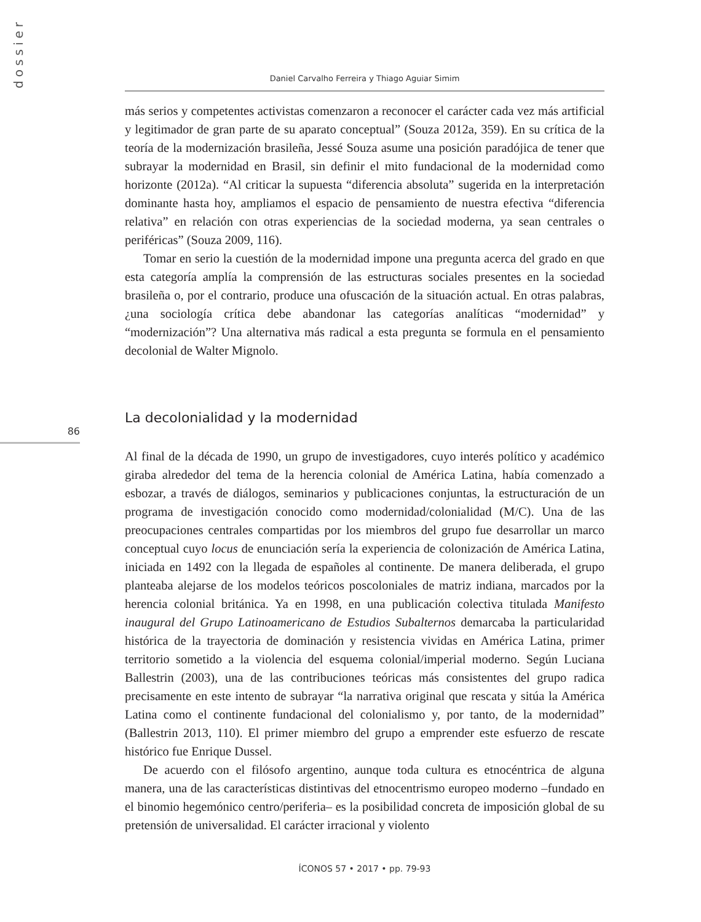dossier
Daniel Carvalho Ferreira y Thiago Aguiar Simim
más serios y competentes activistas comenzaron a reconocer el carácter cada vez más artificial y legitimador de gran parte de su aparato conceptual” (Souza 2012a, 359). En su crítica de la teoría de la modernización brasileña, Jessé Souza asume una posición paradójica de tener que subrayar la modernidad en Brasil, sin definir el mito fundacional de la modernidad como horizonte (2012a). “Al criticar la supuesta “diferencia absoluta” sugerida en la interpretación dominante hasta hoy, ampliamos el espacio de pensamiento de nuestra efectiva “diferencia relativa” en relación con otras experiencias de la sociedad moderna, ya sean centrales o periféricas” (Souza 2009, 116).
Tomar en serio la cuestión de la modernidad impone una pregunta acerca del grado en que esta categoría amplía la comprensión de las estructuras sociales presentes en la sociedad brasileña o, por el contrario, produce una ofuscación de la situación actual. En otras palabras, ¿una sociología crítica debe abandonar las categorías analíticas “modernidad” y “modernización”? Una alternativa más radical a esta pregunta se formula en el pensamiento decolonial de Walter Mignolo.
La decolonialidad y la modernidad
Al final de la década de 1990, un grupo de investigadores, cuyo interés político y académico giraba alrededor del tema de la herencia colonial de América Latina, había comenzado a esbozar, a través de diálogos, seminarios y publicaciones conjuntas, la estructuración de un programa de investigación conocido como modernidad/colonialidad (M/C). Una de las preocupaciones centrales compartidas por los miembros del grupo fue desarrollar un marco conceptual cuyo locus de enunciación sería la experiencia de colonización de América Latina, iniciada en 1492 con la llegada de españoles al continente. De manera deliberada, el grupo planteaba alejarse de los modelos teóricos poscoloniales de matriz indiana, marcados por la herencia colonial británica. Ya en 1998, en una publicación colectiva titulada Manifesto inaugural del Grupo Latinoamericano de Estudios Subalternos demarcaba la particularidad histórica de la trayectoria de dominación y resistencia vividas en América Latina, primer territorio sometido a la violencia del esquema colonial/imperial moderno. Según Luciana Ballestrin (2003), una de las contribuciones teóricas más consistentes del grupo radica precisamente en este intento de subrayar “la narrativa original que rescata y sitúa la América Latina como el continente fundacional del colonialismo y, por tanto, de la modernidad” (Ballestrin 2013, 110). El primer miembro del grupo a emprender este esfuerzo de rescate histórico fue Enrique Dussel.
De acuerdo con el filósofo argentino, aunque toda cultura es etnocéntrica de alguna manera, una de las características distintivas del etnocentrismo europeo moderno –fundado en el binomio hegemónico centro/periferia– es la posibilidad concreta de imposición global de su pretensión de universalidad. El carácter irracional y violento
86
ÍCONOS 57 • 2017 • pp. 79-93